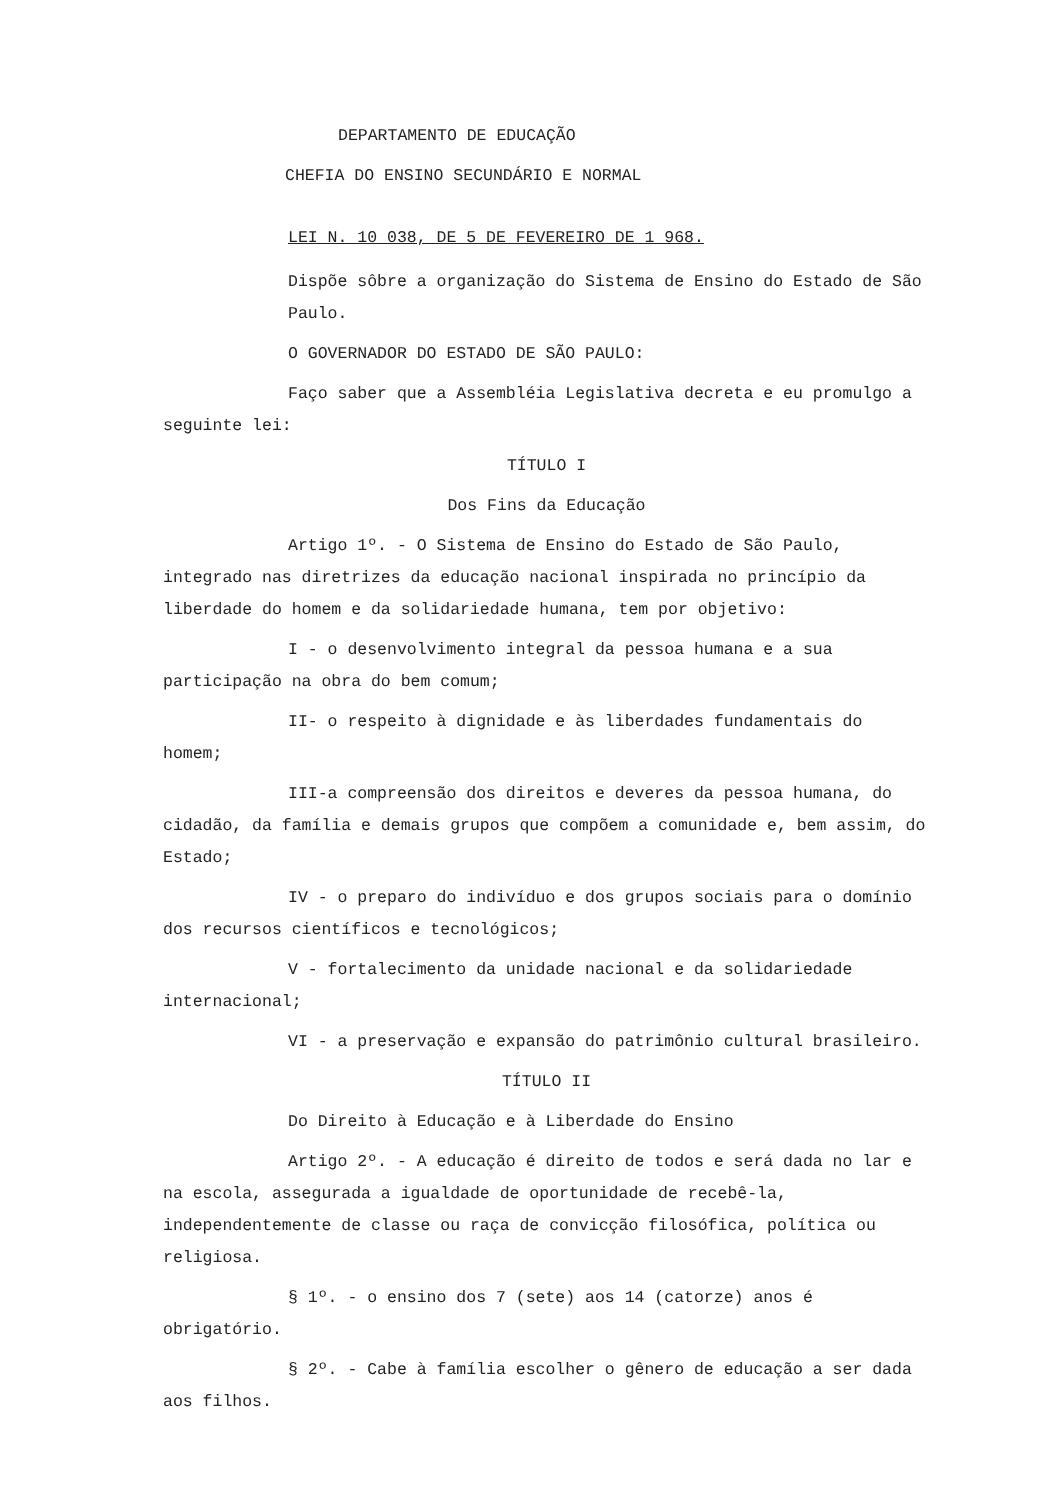DEPARTAMENTO DE EDUCAÇÃO
CHEFIA DO ENSINO SECUNDÁRIO E NORMAL
LEI N. 10 038, DE 5 DE FEVEREIRO DE 1 968.
Dispõe sôbre a organização do Sistema de Ensino do Estado de São Paulo.
O GOVERNADOR DO ESTADO DE SÃO PAULO:
Faço saber que a Assembléia Legislativa decreta e eu promulgo a seguinte lei:
TÍTULO I
Dos Fins da Educação
Artigo 1º. - O Sistema de Ensino do Estado de São Paulo, integrado nas diretrizes da educação nacional inspirada no princípio da liberdade do homem e da solidariedade humana, tem por objetivo:
I - o desenvolvimento integral da pessoa humana e a sua participação na obra do bem comum;
II- o respeito à dignidade e às liberdades fundamentais do homem;
III-a compreensão dos direitos e deveres da pessoa humana, do cidadão, da família e demais grupos que compõem a comunidade e, bem assim, do Estado;
IV - o preparo do indivíduo e dos grupos sociais para o domínio dos recursos científicos e tecnológicos;
V - fortalecimento da unidade nacional e da solidariedade internacional;
VI - a preservação e expansão do patrimônio cultural brasileiro.
TÍTULO II
Do Direito à Educação e à Liberdade do Ensino
Artigo 2º. - A educação é direito de todos e será dada no lar e na escola, assegurada a igualdade de oportunidade de recebê-la, independentemente de classe ou raça de convicção filosófica, política ou religiosa.
§ 1º. - o ensino dos 7 (sete) aos 14 (catorze) anos é obrigatório.
§ 2º. - Cabe à família escolher o gênero de educação a ser dada aos filhos.